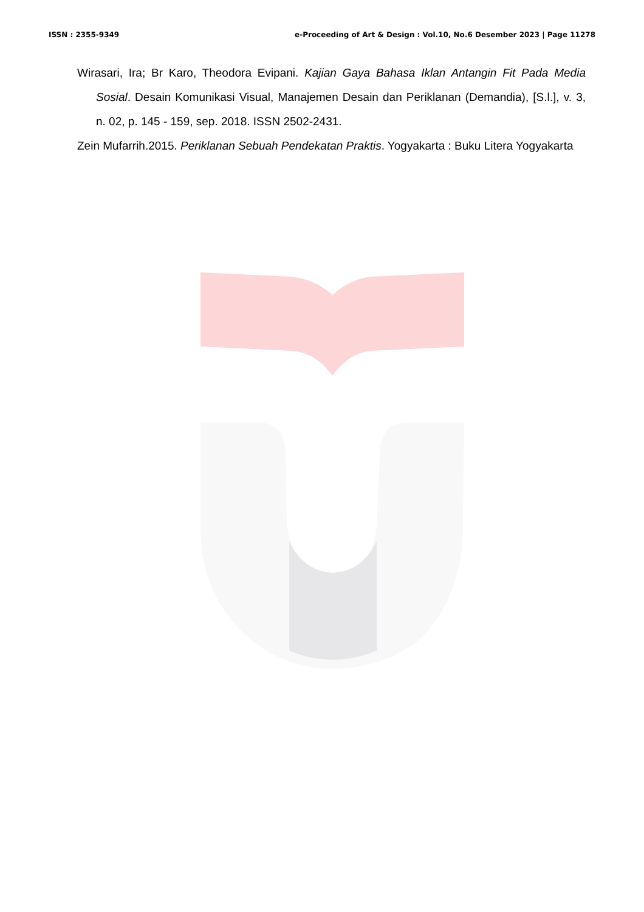ISSN : 2355-9349 e-Proceeding of Art & Design : Vol.10, No.6 Desember 2023 | Page 11278
Wirasari, Ira; Br Karo, Theodora Evipani. Kajian Gaya Bahasa Iklan Antangin Fit Pada Media Sosial. Desain Komunikasi Visual, Manajemen Desain dan Periklanan (Demandia), [S.l.], v. 3, n. 02, p. 145 - 159, sep. 2018. ISSN 2502-2431.
Zein Mufarrih.2015. Periklanan Sebuah Pendekatan Praktis. Yogyakarta : Buku Litera Yogyakarta